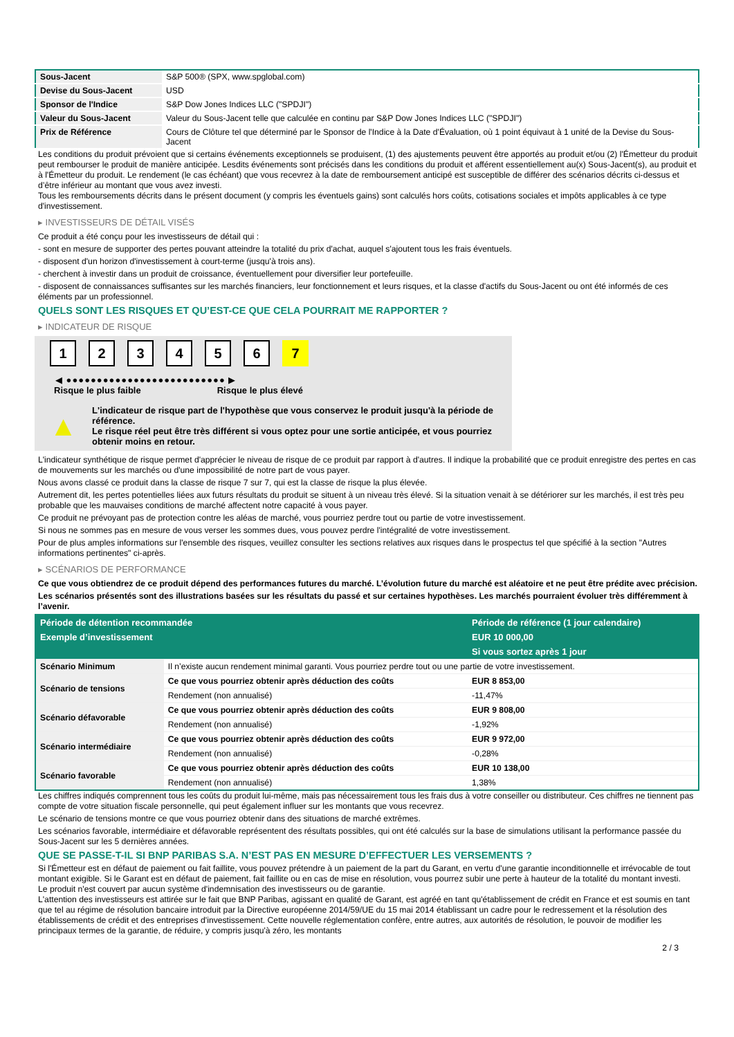| Sous-Jacent | S&P 500® (SPX, www.spglobal.com) |
| Devise du Sous-Jacent | USD |
| Sponsor de l'Indice | S&P Dow Jones Indices LLC ("SPDJI") |
| Valeur du Sous-Jacent | Valeur du Sous-Jacent telle que calculée en continu par S&P Dow Jones Indices LLC ("SPDJI") |
| Prix de Référence | Cours de Clôture tel que déterminé par le Sponsor de l'Indice à la Date d'Évaluation, où 1 point équivaut à 1 unité de la Devise du Sous-Jacent |
Les conditions du produit prévoient que si certains événements exceptionnels se produisent, (1) des ajustements peuvent être apportés au produit et/ou (2) l'Émetteur du produit peut rembourser le produit de manière anticipée. Lesdits événements sont précisés dans les conditions du produit et afférent essentiellement au(x) Sous-Jacent(s), au produit et à l'Émetteur du produit. Le rendement (le cas échéant) que vous recevrez à la date de remboursement anticipé est susceptible de différer des scénarios décrits ci-dessus et d’être inférieur au montant que vous avez investi.
Tous les remboursements décrits dans le présent document (y compris les éventuels gains) sont calculés hors coûts, cotisations sociales et impôts applicables à ce type d'investissement.
▸ INVESTISSEURS DE DÉTAIL VISÉS
Ce produit a été conçu pour les investisseurs de détail qui :
- sont en mesure de supporter des pertes pouvant atteindre la totalité du prix d'achat, auquel s'ajoutent tous les frais éventuels.
- disposent d'un horizon d'investissement à court-terme (jusqu'à trois ans).
- cherchent à investir dans un produit de croissance, éventuellement pour diversifier leur portefeuille.
- disposent de connaissances suffisantes sur les marchés financiers, leur fonctionnement et leurs risques, et la classe d'actifs du Sous-Jacent ou ont été informés de ces éléments par un professionnel.
QUELS SONT LES RISQUES ET QU’EST-CE QUE CELA POURRAIT ME RAPPORTER ?
▸ INDICATEUR DE RISQUE
123456 7
◀ ●●●●●●●●●●●●●●●●●●●●●●●●●● ▶
Risque le plus faible Risque le plus élevé
▲
L'indicateur de risque part de l'hypothèse que vous conservez le produit jusqu'à la période de référence.
Le risque réel peut être très différent si vous optez pour une sortie anticipée, et vous pourriez obtenir moins en retour.
L'indicateur synthétique de risque permet d'apprécier le niveau de risque de ce produit par rapport à d'autres. Il indique la probabilité que ce produit enregistre des pertes en cas de mouvements sur les marchés ou d'une impossibilité de notre part de vous payer.
Nous avons classé ce produit dans la classe de risque 7 sur 7, qui est la classe de risque la plus élevée.
Autrement dit, les pertes potentielles liées aux futurs résultats du produit se situent à un niveau très élevé. Si la situation venait à se détériorer sur les marchés, il est très peu probable que les mauvaises conditions de marché affectent notre capacité à vous payer.
Ce produit ne prévoyant pas de protection contre les aléas de marché, vous pourriez perdre tout ou partie de votre investissement.
Si nous ne sommes pas en mesure de vous verser les sommes dues, vous pouvez perdre l'intégralité de votre investissement.
Pour de plus amples informations sur l'ensemble des risques, veuillez consulter les sections relatives aux risques dans le prospectus tel que spécifié à la section "Autres informations pertinentes" ci-après.
▸ SCÉNARIOS DE PERFORMANCE
Ce que vous obtiendrez de ce produit dépend des performances futures du marché. L’évolution future du marché est aléatoire et ne peut être prédite avec précision.
Les scénarios présentés sont des illustrations basées sur les résultats du passé et sur certaines hypothèses. Les marchés pourraient évoluer très différemment à l’avenir.
| Période de détention recommandée | | Période de référence (1 jour calendaire) |
| --- | --- | --- |
| Exemple d’investissement | | EUR 10 000,00 |
| | | Si vous sortez après 1 jour |
| Scénario Minimum | Il n’existe aucun rendement minimal garanti. Vous pourriez perdre tout ou une partie de votre investissement. | |
| Scénario de tensions | Ce que vous pourriez obtenir après déduction des coûts | EUR 8 853,00 |
| | Rendement (non annualisé) | -11,47% |
| Scénario défavorable | Ce que vous pourriez obtenir après déduction des coûts | EUR 9 808,00 |
| | Rendement (non annualisé) | -1,92% |
| Scénario intermédiaire | Ce que vous pourriez obtenir après déduction des coûts | EUR 9 972,00 |
| | Rendement (non annualisé) | -0,28% |
| Scénario favorable | Ce que vous pourriez obtenir après déduction des coûts | EUR 10 138,00 |
| | Rendement (non annualisé) | 1,38% |
Les chiffres indiqués comprennent tous les coûts du produit lui-même, mais pas nécessairement tous les frais dus à votre conseiller ou distributeur. Ces chiffres ne tiennent pas compte de votre situation fiscale personnelle, qui peut également influer sur les montants que vous recevrez.
Le scénario de tensions montre ce que vous pourriez obtenir dans des situations de marché extrêmes.
Les scénarios favorable, intermédiaire et défavorable représentent des résultats possibles, qui ont été calculés sur la base de simulations utilisant la performance passée du Sous-Jacent sur les 5 dernières années.
QUE SE PASSE-T-IL SI BNP PARIBAS S.A. N’EST PAS EN MESURE D’EFFECTUER LES VERSEMENTS ?
Si l'Émetteur est en défaut de paiement ou fait faillite, vous pouvez prétendre à un paiement de la part du Garant, en vertu d'une garantie inconditionnelle et irrévocable de tout montant exigible. Si le Garant est en défaut de paiement, fait faillite ou en cas de mise en résolution, vous pourrez subir une perte à hauteur de la totalité du montant investi.
Le produit n'est couvert par aucun système d'indemnisation des investisseurs ou de garantie.
L'attention des investisseurs est attirée sur le fait que BNP Paribas, agissant en qualité de Garant, est agréé en tant qu'établissement de crédit en France et est soumis en tant que tel au régime de résolution bancaire introduit par la Directive européenne 2014/59/UE du 15 mai 2014 établissant un cadre pour le redressement et la résolution des établissements de crédit et des entreprises d'investissement. Cette nouvelle réglementation confère, entre autres, aux autorités de résolution, le pouvoir de modifier les principaux termes de la garantie, de réduire, y compris jusqu'à zéro, les montants
2 / 3